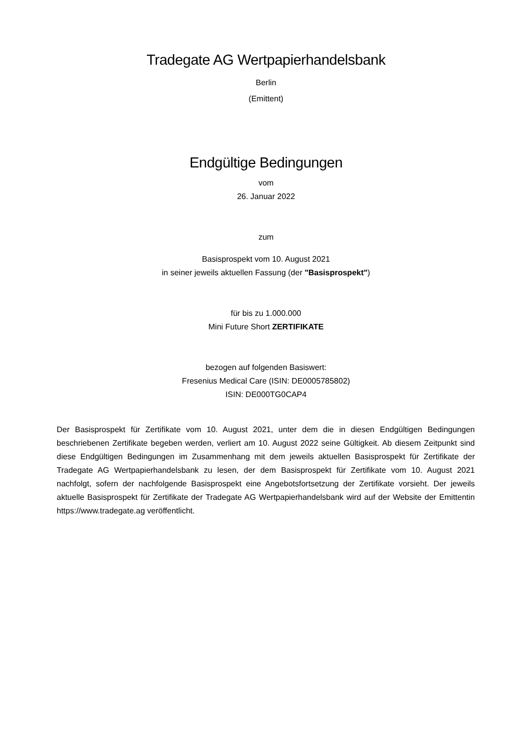Tradegate AG Wertpapierhandelsbank
Berlin
(Emittent)
Endgültige Bedingungen
vom
26. Januar 2022
zum
Basisprospekt vom 10. August 2021
in seiner jeweils aktuellen Fassung (der "Basisprospekt")
für bis zu 1.000.000
Mini Future Short ZERTIFIKATE
bezogen auf folgenden Basiswert:
Fresenius Medical Care (ISIN: DE0005785802)
ISIN: DE000TG0CAP4
Der Basisprospekt für Zertifikate vom 10. August 2021, unter dem die in diesen Endgültigen Bedingungen beschriebenen Zertifikate begeben werden, verliert am 10. August 2022 seine Gültigkeit. Ab diesem Zeitpunkt sind diese Endgültigen Bedingungen im Zusammenhang mit dem jeweils aktuellen Basisprospekt für Zertifikate der Tradegate AG Wertpapierhandelsbank zu lesen, der dem Basisprospekt für Zertifikate vom 10. August 2021 nachfolgt, sofern der nachfolgende Basisprospekt eine Angebotsfortsetzung der Zertifikate vorsieht. Der jeweils aktuelle Basisprospekt für Zertifikate der Tradegate AG Wertpapierhandelsbank wird auf der Website der Emittentin https://www.tradegate.ag veröffentlicht.